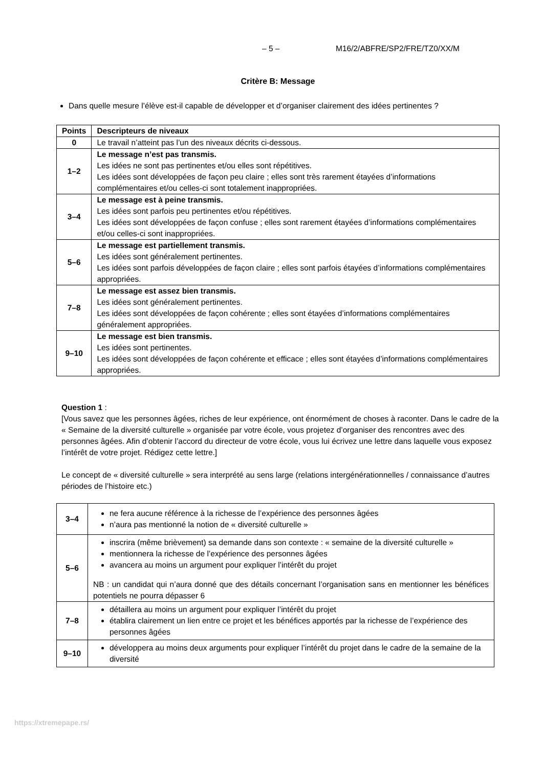– 5 – M16/2/ABFRE/SP2/FRE/TZ0/XX/M
Critère B: Message
Dans quelle mesure l’élève est-il capable de développer et d’organiser clairement des idées pertinentes ?
| Points | Descripteurs de niveaux |
| --- | --- |
| 0 | Le travail n’atteint pas l’un des niveaux décrits ci-dessous. |
| 1–2 | Le message n’est pas transmis. Les idées ne sont pas pertinentes et/ou elles sont répétitives. Les idées sont développées de façon peu claire ; elles sont très rarement étayées d’informations complémentaires et/ou celles-ci sont totalement inappropriées. |
| 3–4 | Le message est à peine transmis. Les idées sont parfois peu pertinentes et/ou répétitives. Les idées sont développées de façon confuse ; elles sont rarement étayées d’informations complémentaires et/ou celles-ci sont inappropriées. |
| 5–6 | Le message est partiellement transmis. Les idées sont généralement pertinentes. Les idées sont parfois développées de façon claire ; elles sont parfois étayées d’informations complémentaires appropriées. |
| 7–8 | Le message est assez bien transmis. Les idées sont généralement pertinentes. Les idées sont développées de façon cohérente ; elles sont étayées d’informations complémentaires généralement appropriées. |
| 9–10 | Le message est bien transmis. Les idées sont pertinentes. Les idées sont développées de façon cohérente et efficace ; elles sont étayées d’informations complémentaires appropriées. |
Question 1 :
[Vous savez que les personnes âgées, riches de leur expérience, ont énormément de choses à raconter. Dans le cadre de la « Semaine de la diversité culturelle » organisée par votre école, vous projetez d’organiser des rencontres avec des personnes âgées. Afin d’obtenir l’accord du directeur de votre école, vous lui écrivez une lettre dans laquelle vous exposez l’intérêt de votre projet. Rédigez cette lettre.]
Le concept de « diversité culturelle » sera interprété au sens large (relations intergénérationnelles / connaissance d’autres périodes de l’histoire etc.)
| 3–4 | ne fera aucune référence à la richesse de l’expérience des personnes âgées n’aura pas mentionné la notion de « diversité culturelle » |
| 5–6 | inscrira (même brièvement) sa demande dans son contexte : « semaine de la diversité culturelle » mentionnera la richesse de l’expérience des personnes âgées avancera au moins un argument pour expliquer l’intérêt du projet NB : un candidat qui n’aura donné que des détails concernant l’organisation sans en mentionner les bénéfices potentiels ne pourra dépasser 6 |
| 7–8 | détaillera au moins un argument pour expliquer l’intérêt du projet établira clairement un lien entre ce projet et les bénéfices apportés par la richesse de l’expérience des personnes âgées |
| 9–10 | développera au moins deux arguments pour expliquer l’intérêt du projet dans le cadre de la semaine de la diversité |
https://xtremepape.rs/